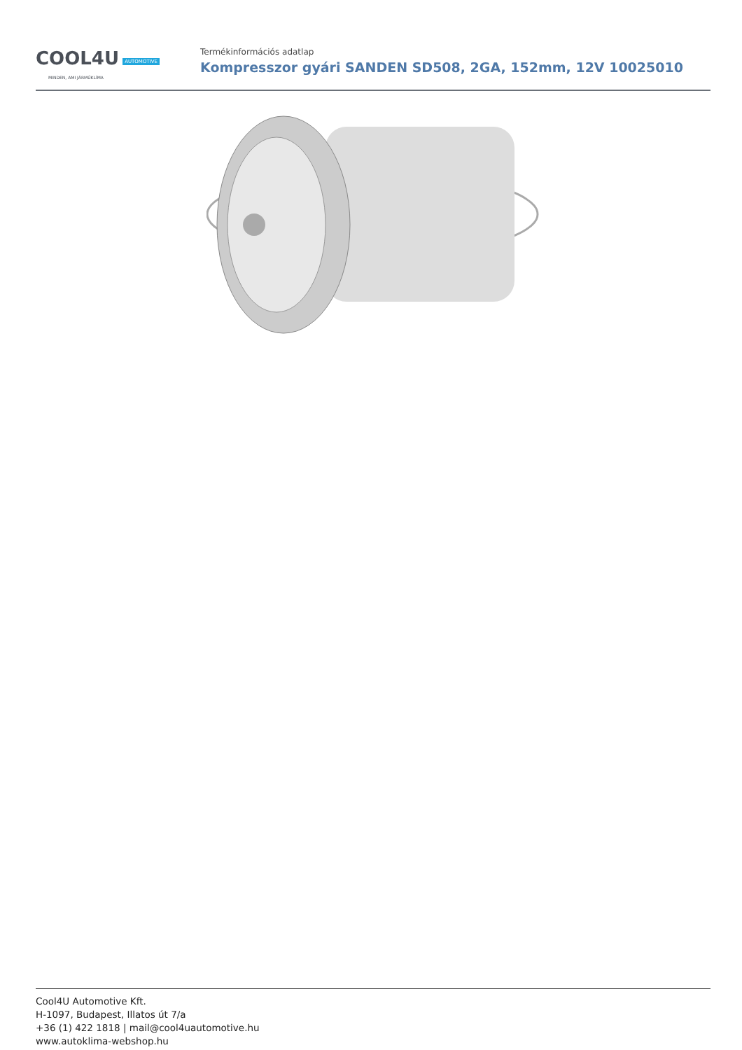COOL4U AUTOMOTIVE
MINDEN, AMI JÁRMŰKLÍMA
Termékinformációs adatlap
Kompresszor gyári SANDEN SD508, 2GA, 152mm, 12V 10025010
Cool4U Automotive Kft.
H-1097, Budapest, Illatos út 7/a
+36 (1) 422 1818 | mail@cool4uautomotive.hu
www.autoklima-webshop.hu